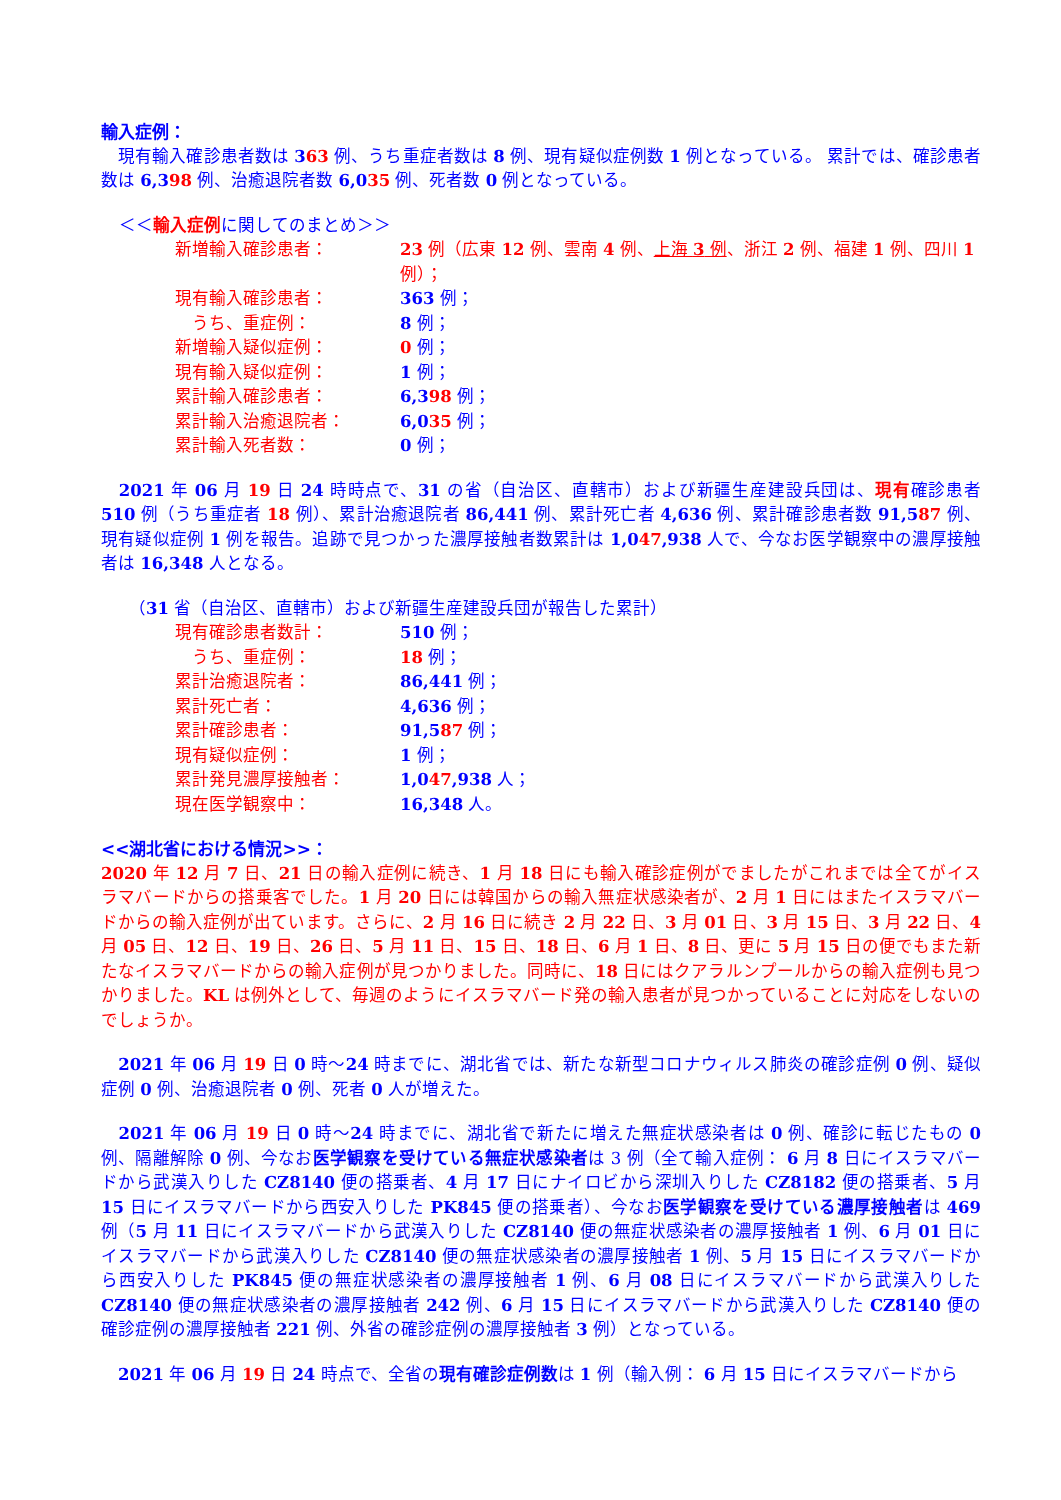輸入症例：
　現有輸入確診患者数は 363 例、うち重症者数は 8 例、現有疑似症例数 1 例となっている。 累計では、確診患者数は 6,398 例、治癒退院者数 6,035 例、死者数 0 例となっている。
＜＜輸入症例に関してのまとめ＞＞
| 新増輸入確診患者： | 23 例（広東 12 例、雲南 4 例、 上海 3 例 、浙江 2 例、福建 1 例、四川 1 例）； |
| 現有輸入確診患者： | 363 例； |
| うち、重症例： | 8 例； |
| 新増輸入疑似症例： | 0 例； |
| 現有輸入疑似症例： | 1 例； |
| 累計輸入確診患者： | 6,3 98 例； |
| 累計輸入治癒退院者： | 6,0 35 例； |
| 累計輸入死者数： | 0 例； |
　2021 年 06 月 19 日 24 時時点で、31 の省（自治区、直轄市）および新疆生産建設兵団は、現有確診患者 510 例（うち重症者 18 例）、累計治癒退院者 86,441 例、累計死亡者 4,636 例、累計確診患者数 91,587 例、現有疑似症例 1 例を報告。追跡で見つかった濃厚接触者数累計は 1,047,938 人で、今なお医学観察中の濃厚接触者は 16,348 人となる。
（31 省（自治区、直轄市）および新疆生産建設兵団が報告した累計）
| 現有確診患者数計： | 510 例； |
| うち、重症例： | 18 例； |
| 累計治癒退院者： | 86,441 例； |
| 累計死亡者： | 4,636 例； |
| 累計確診患者： | 91,5 87 例； |
| 現有疑似症例： | 1 例； |
| 累計発見濃厚接触者： | 1,0 47 ,938 人； |
| 現在医学観察中： | 16,348 人。 |
<<湖北省における情況>>：
2020 年 12 月 7 日、21 日の輸入症例に続き、1 月 18 日にも輸入確診症例がでましたがこれまでは全てがイスラマバードからの搭乗客でした。1 月 20 日には韓国からの輸入無症状感染者が、2 月 1 日にはまたイスラマバードからの輸入症例が出ています。さらに、2 月 16 日に続き 2 月 22 日、3 月 01 日、3 月 15 日、3 月 22 日、4 月 05 日、12 日、19 日、26 日、5 月 11 日、15 日、18 日、6 月 1 日、8 日、更に 5 月 15 日の便でもまた新たなイスラマバードからの輸入症例が見つかりました。同時に、18 日にはクアラルンプールからの輸入症例も見つかりました。KL は例外として、毎週のようにイスラマバード発の輸入患者が見つかっていることに対応をしないのでしょうか。
　2021 年 06 月 19 日 0 時～24 時までに、湖北省では、新たな新型コロナウィルス肺炎の確診症例 0 例、疑似症例 0 例、治癒退院者 0 例、死者 0 人が増えた。
　2021 年 06 月 19 日 0 時～24 時までに、湖北省で新たに増えた無症状感染者は 0 例、確診に転じたもの 0 例、隔離解除 0 例、今なお医学観察を受けている無症状感染者は 3 例（全て輸入症例： 6 月 8 日にイスラマバードから武漢入りした CZ8140 便の搭乗者、4 月 17 日にナイロビから深圳入りした CZ8182 便の搭乗者、5 月 15 日にイスラマバードから西安入りした PK845 便の搭乗者）、今なお医学観察を受けている濃厚接触者は 469 例（5 月 11 日にイスラマバードから武漢入りした CZ8140 便の無症状感染者の濃厚接触者 1 例、6 月 01 日にイスラマバードから武漢入りした CZ8140 便の無症状感染者の濃厚接触者 1 例、5 月 15 日にイスラマバードから西安入りした PK845 便の無症状感染者の濃厚接触者 1 例、6 月 08 日にイスラマバードから武漢入りした CZ8140 便の無症状感染者の濃厚接触者 242 例、6 月 15 日にイスラマバードから武漢入りした CZ8140 便の確診症例の濃厚接触者 221 例、外省の確診症例の濃厚接触者 3 例）となっている。
　2021 年 06 月 19 日 24 時点で、全省の現有確診症例数は 1 例（輸入例： 6 月 15 日にイスラマバードから